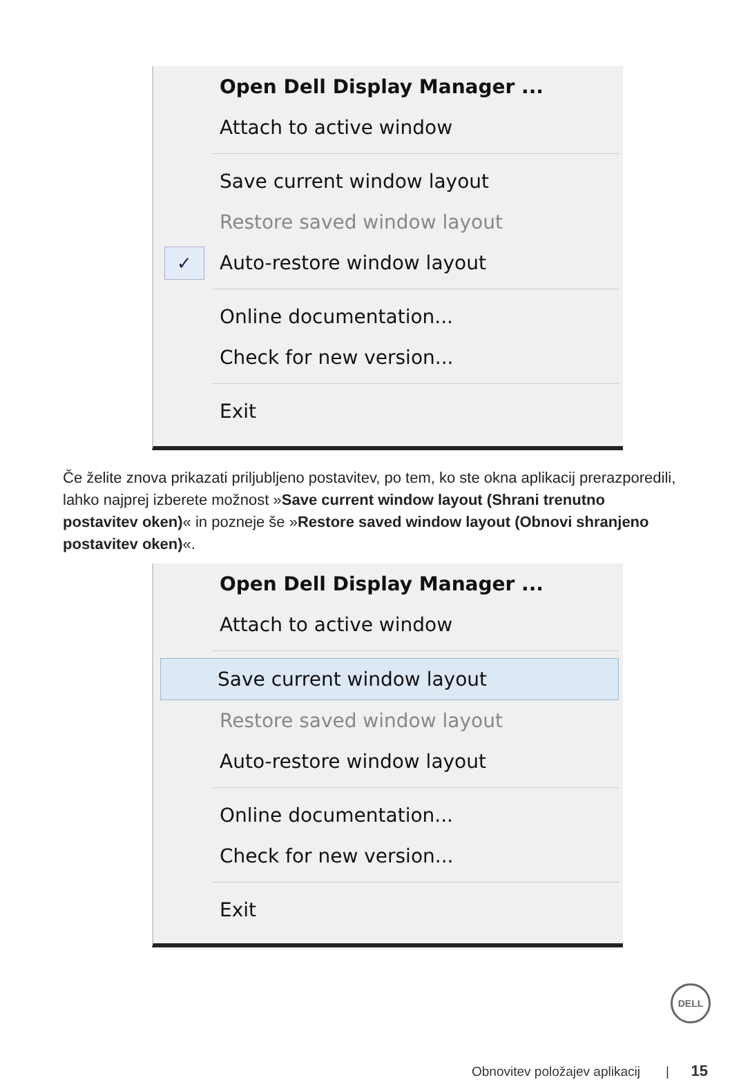Open Dell Display Manager ...
Attach to active window
Save current window layout
Restore saved window layout
✓ Auto-restore window layout
Online documentation...
Check for new version...
Exit
Če želite znova prikazati priljubljeno postavitev, po tem, ko ste okna aplikacij prerazporedili, lahko najprej izberete možnost »Save current window layout (Shrani trenutno postavitev oken)« in pozneje še »Restore saved window layout (Obnovi shranjeno postavitev oken)«.
Open Dell Display Manager ...
Attach to active window
Save current window layout
Restore saved window layout
Auto-restore window layout
Online documentation...
Check for new version...
Exit
DELL
Obnovitev položajev aplikacij | 15